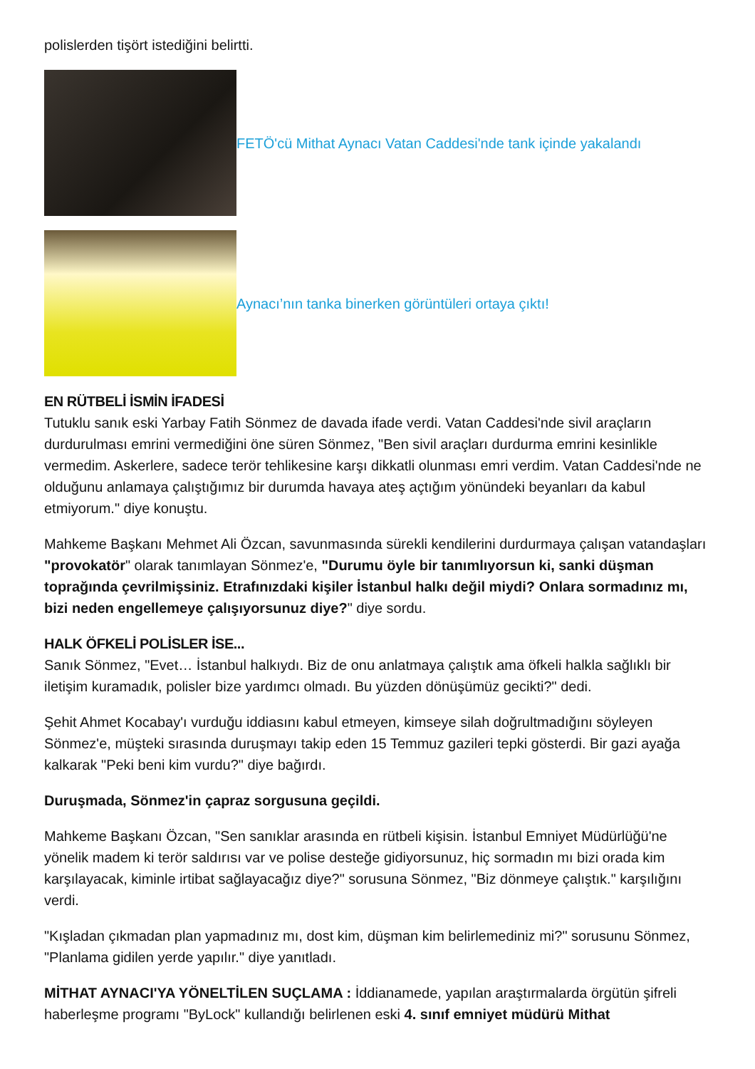polislerden tişört istediğini belirtti.
FETÖ'cü Mithat Aynacı Vatan Caddesi'nde tank içinde yakalandı
Aynacı’nın tanka binerken görüntüleri ortaya çıktı!
EN RÜTBELİ İSMİN İFADESİ
Tutuklu sanık eski Yarbay Fatih Sönmez de davada ifade verdi. Vatan Caddesi'nde sivil araçların durdurulması emrini vermediğini öne süren Sönmez, "Ben sivil araçları durdurma emrini kesinlikle vermedim. Askerlere, sadece terör tehlikesine karşı dikkatli olunması emri verdim. Vatan Caddesi'nde ne olduğunu anlamaya çalıştığımız bir durumda havaya ateş açtığım yönündeki beyanları da kabul etmiyorum." diye konuştu.
Mahkeme Başkanı Mehmet Ali Özcan, savunmasında sürekli kendilerini durdurmaya çalışan vatandaşları "provokatör" olarak tanımlayan Sönmez'e, "Durumu öyle bir tanımlıyorsun ki, sanki düşman toprağında çevrilmişsiniz. Etrafınızdaki kişiler İstanbul halkı değil miydi? Onlara sormadınız mı, bizi neden engellemeye çalışıyorsunuz diye?" diye sordu.
HALK ÖFKELİ POLİSLER İSE...
Sanık Sönmez, "Evet… İstanbul halkıydı. Biz de onu anlatmaya çalıştık ama öfkeli halkla sağlıklı bir iletişim kuramadık, polisler bize yardımcı olmadı. Bu yüzden dönüşümüz gecikti?" dedi.
Şehit Ahmet Kocabay'ı vurduğu iddiasını kabul etmeyen, kimseye silah doğrultmadığını söyleyen Sönmez'e, müşteki sırasında duruşmayı takip eden 15 Temmuz gazileri tepki gösterdi. Bir gazi ayağa kalkarak "Peki beni kim vurdu?" diye bağırdı.
Duruşmada, Sönmez'in çapraz sorgusuna geçildi.
Mahkeme Başkanı Özcan, "Sen sanıklar arasında en rütbeli kişisin. İstanbul Emniyet Müdürlüğü'ne yönelik madem ki terör saldırısı var ve polise desteğe gidiyorsunuz, hiç sormadın mı bizi orada kim karşılayacak, kiminle irtibat sağlayacağız diye?" sorusuna Sönmez, "Biz dönmeye çalıştık." karşılığını verdi.
"Kışladan çıkmadan plan yapmadınız mı, dost kim, düşman kim belirlemediniz mi?" sorusunu Sönmez, "Planlama gidilen yerde yapılır." diye yanıtladı.
MİTHAT AYNACI'YA YÖNELTİLEN SUÇLAMA : İddianamede, yapılan araştırmalarda örgütün şifreli haberleşme programı "ByLock" kullandığı belirlenen eski 4. sınıf emniyet müdürü Mithat